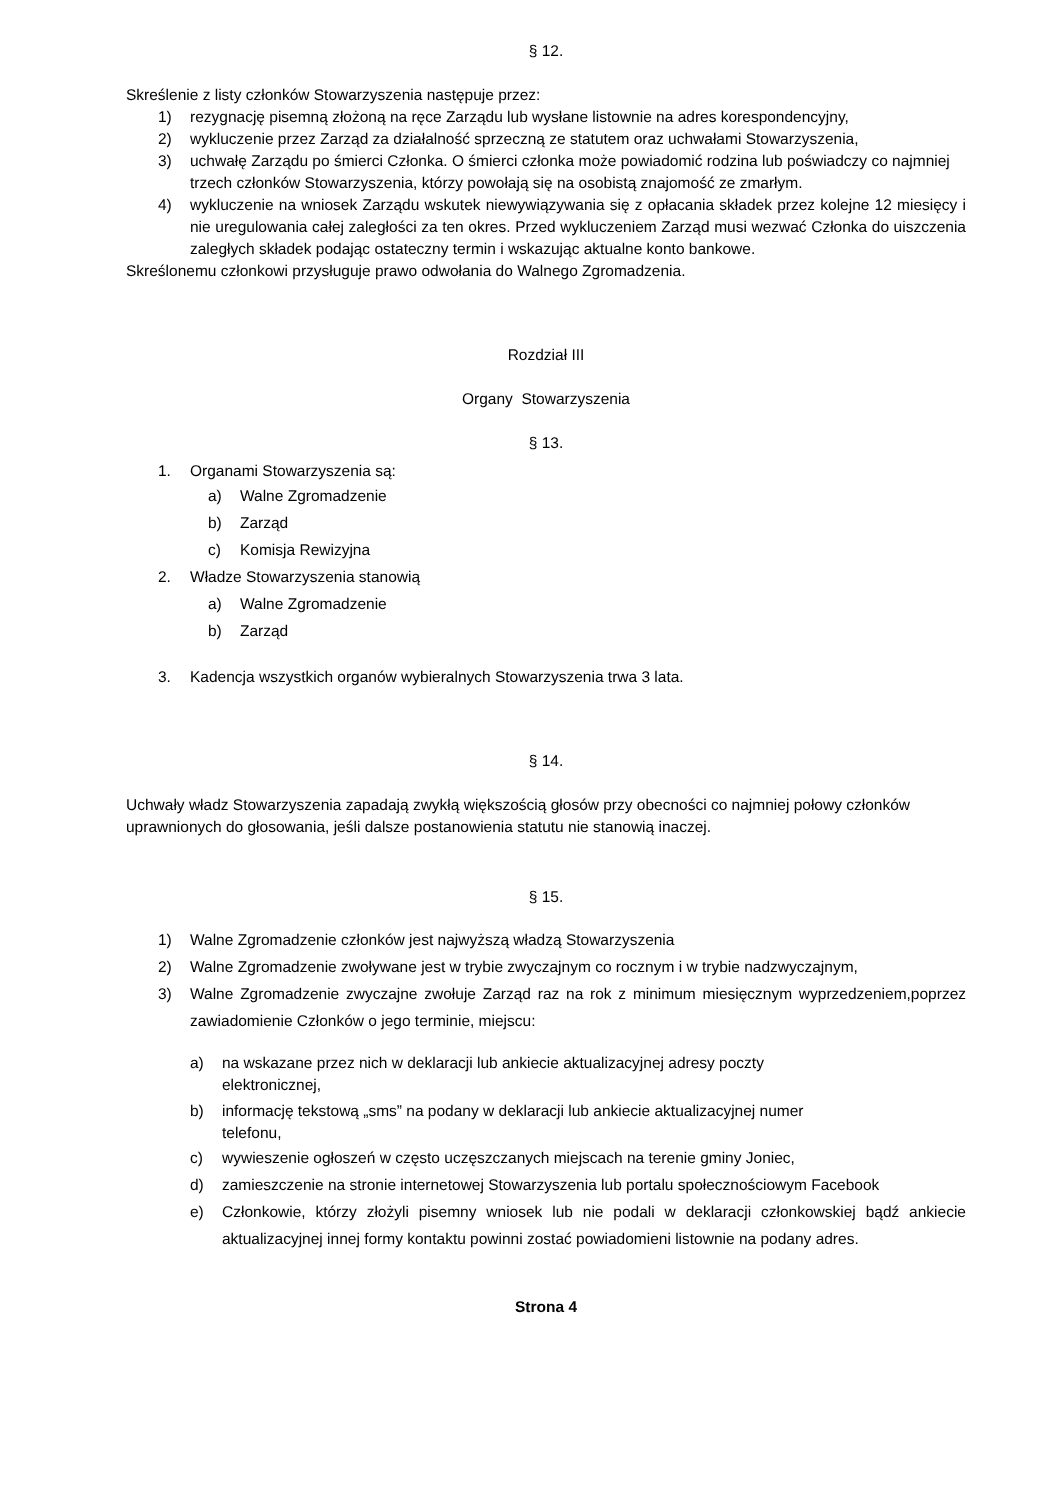§ 12.
Skreślenie z listy członków Stowarzyszenia następuje przez:
1) rezygnację pisemną złożoną na ręce Zarządu lub wysłane listownie na adres korespondencyjny,
2) wykluczenie przez Zarząd za działalność sprzeczną ze statutem oraz uchwałami Stowarzyszenia,
3) uchwałę Zarządu po śmierci Członka. O śmierci członka może powiadomić rodzina lub poświadczy co najmniej trzech członków Stowarzyszenia, którzy powołają się na osobistą znajomość ze zmarłym.
4) wykluczenie na wniosek Zarządu wskutek niewywiązywania się z opłacania składek przez kolejne 12 miesięcy i nie uregulowania całej zaległości za ten okres. Przed wykluczeniem Zarząd musi wezwać Członka do uiszczenia zaległych składek podając ostateczny termin i wskazując aktualne konto bankowe.
Skreślonemu członkowi przysługuje prawo odwołania do Walnego Zgromadzenia.
Rozdział III
Organy Stowarzyszenia
§ 13.
1. Organami Stowarzyszenia są:
a) Walne Zgromadzenie
b) Zarząd
c) Komisja Rewizyjna
2. Władze Stowarzyszenia stanowią
a) Walne Zgromadzenie
b) Zarząd
3. Kadencja wszystkich organów wybieralnych Stowarzyszenia trwa 3 lata.
§ 14.
Uchwały władz Stowarzyszenia zapadają zwykłą większością głosów przy obecności co najmniej połowy członków uprawnionych do głosowania, jeśli dalsze postanowienia statutu nie stanowią inaczej.
§ 15.
1) Walne Zgromadzenie członków jest najwyższą władzą Stowarzyszenia
2) Walne Zgromadzenie zwoływane jest w trybie zwyczajnym co rocznym i w trybie nadzwyczajnym,
3) Walne Zgromadzenie zwyczajne zwołuje Zarząd raz na rok z minimum miesięcznym wyprzedzeniem,poprzez zawiadomienie Członków o jego terminie, miejscu:
a) na wskazane przez nich w deklaracji lub ankiecie aktualizacyjnej adresy poczty
elektronicznej,
b) informację tekstową „sms” na podany w deklaracji lub ankiecie aktualizacyjnej numer
telefonu,
c) wywieszenie ogłoszeń w często uczęszczanych miejscach na terenie gminy Joniec,
d) zamieszczenie na stronie internetowej Stowarzyszenia lub portalu społecznościowym Facebook
e) Członkowie, którzy złożyli pisemny wniosek lub nie podali w deklaracji członkowskiej bądź ankiecie aktualizacyjnej innej formy kontaktu powinni zostać powiadomieni listownie na podany adres.
Strona 4